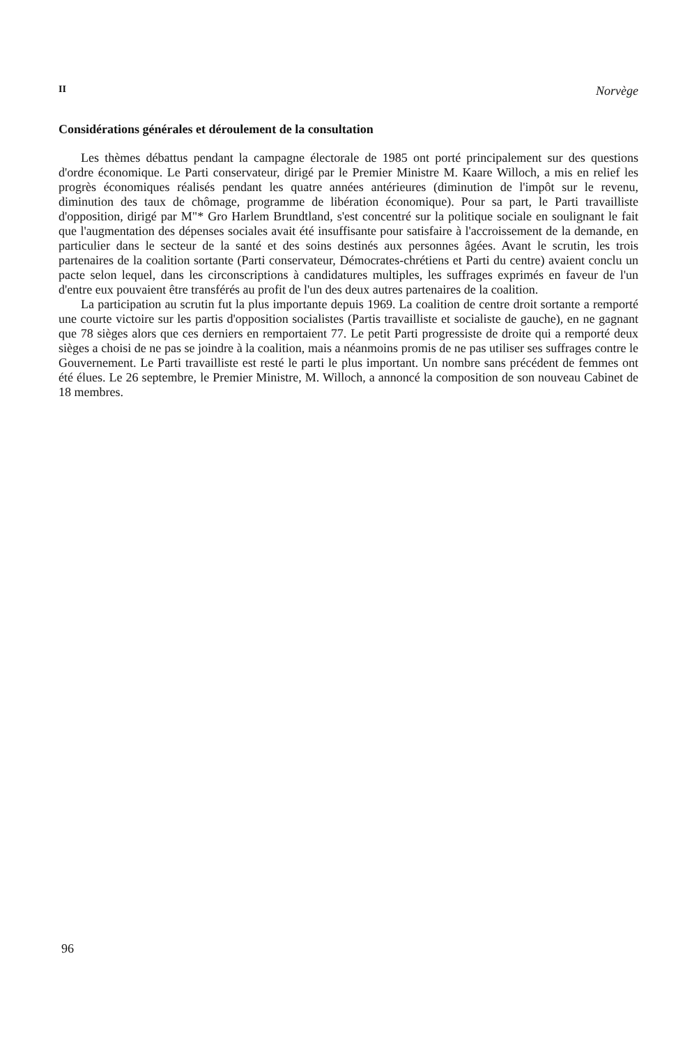II Norvège
Considérations générales et déroulement de la consultation
Les thèmes débattus pendant la campagne électorale de 1985 ont porté principalement sur des questions d'ordre économique. Le Parti conservateur, dirigé par le Premier Ministre M. Kaare Willoch, a mis en relief les progrès économiques réalisés pendant les quatre années antérieures (diminution de l'impôt sur le revenu, diminution des taux de chômage, programme de libération économique). Pour sa part, le Parti travailliste d'opposition, dirigé par M"* Gro Harlem Brundtland, s'est concentré sur la politique sociale en soulignant le fait que l'augmentation des dépenses sociales avait été insuffisante pour satisfaire à l'accroissement de la demande, en particulier dans le secteur de la santé et des soins destinés aux personnes âgées. Avant le scrutin, les trois partenaires de la coalition sortante (Parti conservateur, Démocrates-chrétiens et Parti du centre) avaient conclu un pacte selon lequel, dans les circonscriptions à candidatures multiples, les suffrages exprimés en faveur de l'un d'entre eux pouvaient être transférés au profit de l'un des deux autres partenaires de la coalition.
La participation au scrutin fut la plus importante depuis 1969. La coalition de centre droit sortante a remporté une courte victoire sur les partis d'opposition socialistes (Partis travailliste et socialiste de gauche), en ne gagnant que 78 sièges alors que ces derniers en remportaient 77. Le petit Parti progressiste de droite qui a remporté deux sièges a choisi de ne pas se joindre à la coalition, mais a néanmoins promis de ne pas utiliser ses suffrages contre le Gouvernement. Le Parti travailliste est resté le parti le plus important. Un nombre sans précédent de femmes ont été élues. Le 26 septembre, le Premier Ministre, M. Willoch, a annoncé la composition de son nouveau Cabinet de 18 membres.
96